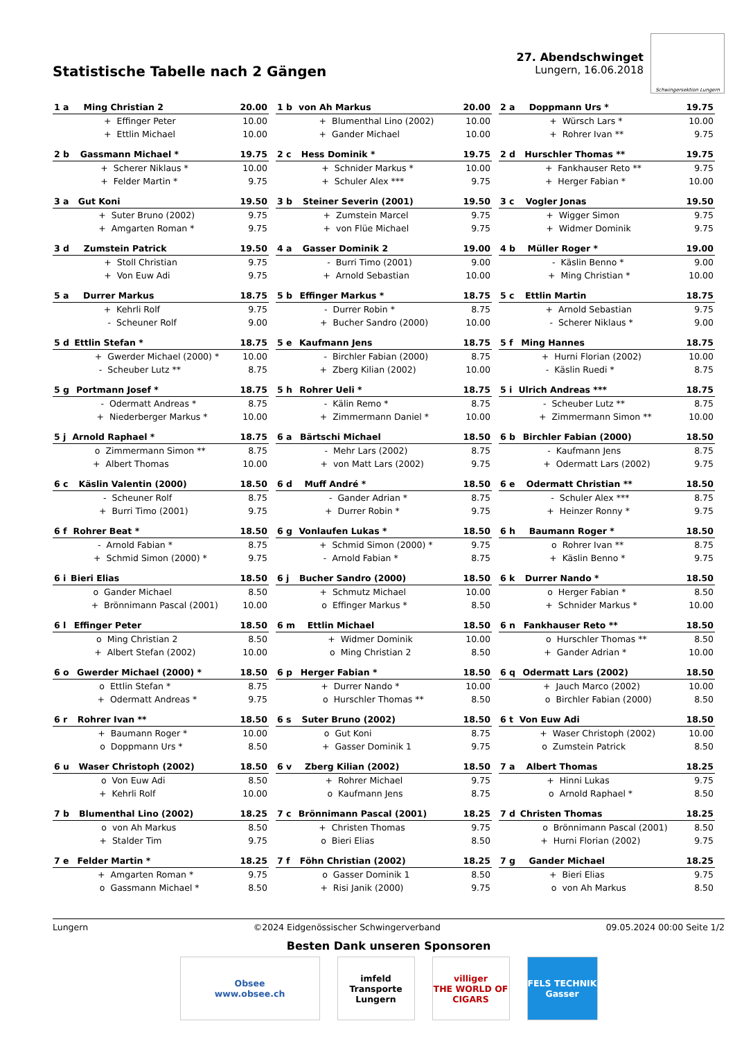Statistische Tabelle nach 2 Gängen
27. Abendschwinget
Lungern, 16.06.2018
Schwingersektion Lungern
| 1 a | Ming Christian 2 | | 20.00 |
| | + | Effinger Peter | 10.00 |
| | + | Ettlin Michael | 10.00 |
| 1 b | von Ah Markus | | 20.00 |
| | + | Blumenthal Lino (2002) | 10.00 |
| | + | Gander Michael | 10.00 |
| 2 a | Doppmann Urs * | | 19.75 |
| | + | Würsch Lars * | 10.00 |
| | + | Rohrer Ivan ** | 9.75 |
| 2 b | Gassmann Michael * | | 19.75 |
| | + | Scherer Niklaus * | 10.00 |
| | + | Felder Martin * | 9.75 |
| 2 c | Hess Dominik * | | 19.75 |
| | + | Schnider Markus * | 10.00 |
| | + | Schuler Alex *** | 9.75 |
| 2 d | Hurschler Thomas ** | | 19.75 |
| | + | Fankhauser Reto ** | 9.75 |
| | + | Herger Fabian * | 10.00 |
| 3 a | Gut Koni | | 19.50 |
| | + | Suter Bruno (2002) | 9.75 |
| | + | Amgarten Roman * | 9.75 |
| 3 b | Steiner Severin (2001) | | 19.50 |
| | + | Zumstein Marcel | 9.75 |
| | + | von Flüe Michael | 9.75 |
| 3 c | Vogler Jonas | | 19.50 |
| | + | Wigger Simon | 9.75 |
| | + | Widmer Dominik | 9.75 |
| 3 d | Zumstein Patrick | | 19.50 |
| | + | Stoll Christian | 9.75 |
| | + | Von Euw Adi | 9.75 |
| 4 a | Gasser Dominik 2 | | 19.00 |
| | - | Burri Timo (2001) | 9.00 |
| | + | Arnold Sebastian | 10.00 |
| 4 b | Müller Roger * | | 19.00 |
| | - | Käslin Benno * | 9.00 |
| | + | Ming Christian * | 10.00 |
| 5 a | Durrer Markus | | 18.75 |
| | + | Kehrli Rolf | 9.75 |
| | - | Scheuner Rolf | 9.00 |
| 5 b | Effinger Markus * | | 18.75 |
| | - | Durrer Robin * | 8.75 |
| | + | Bucher Sandro (2000) | 10.00 |
| 5 c | Ettlin Martin | | 18.75 |
| | + | Arnold Sebastian | 9.75 |
| | - | Scherer Niklaus * | 9.00 |
| 5 d | Ettlin Stefan * | | 18.75 |
| | + | Gwerder Michael (2000) * | 10.00 |
| | - | Scheuber Lutz ** | 8.75 |
| 5 e | Kaufmann Jens | | 18.75 |
| | - | Birchler Fabian (2000) | 8.75 |
| | + | Zberg Kilian (2002) | 10.00 |
| 5 f | Ming Hannes | | 18.75 |
| | + | Hurni Florian (2002) | 10.00 |
| | - | Käslin Ruedi * | 8.75 |
| 5 g | Portmann Josef * | | 18.75 |
| | - | Odermatt Andreas * | 8.75 |
| | + | Niederberger Markus * | 10.00 |
| 5 h | Rohrer Ueli * | | 18.75 |
| | - | Kälin Remo * | 8.75 |
| | + | Zimmermann Daniel * | 10.00 |
| 5 i | Ulrich Andreas *** | | 18.75 |
| | - | Scheuber Lutz ** | 8.75 |
| | + | Zimmermann Simon ** | 10.00 |
| 5 j | Arnold Raphael * | | 18.75 |
| | o | Zimmermann Simon ** | 8.75 |
| | + | Albert Thomas | 10.00 |
| 6 a | Bärtschi Michael | | 18.50 |
| | - | Mehr Lars (2002) | 8.75 |
| | + | von Matt Lars (2002) | 9.75 |
| 6 b | Birchler Fabian (2000) | | 18.50 |
| | - | Kaufmann Jens | 8.75 |
| | + | Odermatt Lars (2002) | 9.75 |
| 6 c | Käslin Valentin (2000) | | 18.50 |
| | - | Scheuner Rolf | 8.75 |
| | + | Burri Timo (2001) | 9.75 |
| 6 d | Muff André * | | 18.50 |
| | - | Gander Adrian * | 8.75 |
| | + | Durrer Robin * | 9.75 |
| 6 e | Odermatt Christian ** | | 18.50 |
| | - | Schuler Alex *** | 8.75 |
| | + | Heinzer Ronny * | 9.75 |
| 6 f | Rohrer Beat * | | 18.50 |
| | - | Arnold Fabian * | 8.75 |
| | + | Schmid Simon (2000) * | 9.75 |
| 6 g | Vonlaufen Lukas * | | 18.50 |
| | + | Schmid Simon (2000) * | 9.75 |
| | - | Arnold Fabian * | 8.75 |
| 6 h | Baumann Roger * | | 18.50 |
| | o | Rohrer Ivan ** | 8.75 |
| | + | Käslin Benno * | 9.75 |
| 6 i | Bieri Elias | | 18.50 |
| | o | Gander Michael | 8.50 |
| | + | Brönnimann Pascal (2001) | 10.00 |
| 6 j | Bucher Sandro (2000) | | 18.50 |
| | + | Schmutz Michael | 10.00 |
| | o | Effinger Markus * | 8.50 |
| 6 k | Durrer Nando * | | 18.50 |
| | o | Herger Fabian * | 8.50 |
| | + | Schnider Markus * | 10.00 |
| 6 l | Effinger Peter | | 18.50 |
| | o | Ming Christian 2 | 8.50 |
| | + | Albert Stefan (2002) | 10.00 |
| 6 m | Ettlin Michael | | 18.50 |
| | + | Widmer Dominik | 10.00 |
| | o | Ming Christian 2 | 8.50 |
| 6 n | Fankhauser Reto ** | | 18.50 |
| | o | Hurschler Thomas ** | 8.50 |
| | + | Gander Adrian * | 10.00 |
| 6 o | Gwerder Michael (2000) * | | 18.50 |
| | o | Ettlin Stefan * | 8.75 |
| | + | Odermatt Andreas * | 9.75 |
| 6 p | Herger Fabian * | | 18.50 |
| | + | Durrer Nando * | 10.00 |
| | o | Hurschler Thomas ** | 8.50 |
| 6 q | Odermatt Lars (2002) | | 18.50 |
| | + | Jauch Marco (2002) | 10.00 |
| | o | Birchler Fabian (2000) | 8.50 |
| 6 r | Rohrer Ivan ** | | 18.50 |
| | + | Baumann Roger * | 10.00 |
| | o | Doppmann Urs * | 8.50 |
| 6 s | Suter Bruno (2002) | | 18.50 |
| | o | Gut Koni | 8.75 |
| | + | Gasser Dominik 1 | 9.75 |
| 6 t | Von Euw Adi | | 18.50 |
| | + | Waser Christoph (2002) | 10.00 |
| | o | Zumstein Patrick | 8.50 |
| 6 u | Waser Christoph (2002) | | 18.50 |
| | o | Von Euw Adi | 8.50 |
| | + | Kehrli Rolf | 10.00 |
| 6 v | Zberg Kilian (2002) | | 18.50 |
| | + | Rohrer Michael | 9.75 |
| | o | Kaufmann Jens | 8.75 |
| 7 a | Albert Thomas | | 18.25 |
| | + | Hinni Lukas | 9.75 |
| | o | Arnold Raphael * | 8.50 |
| 7 b | Blumenthal Lino (2002) | | 18.25 |
| | o | von Ah Markus | 8.50 |
| | + | Stalder Tim | 9.75 |
| 7 c | Brönnimann Pascal (2001) | | 18.25 |
| | + | Christen Thomas | 9.75 |
| | o | Bieri Elias | 8.50 |
| 7 d | Christen Thomas | | 18.25 |
| | o | Brönnimann Pascal (2001) | 8.50 |
| | + | Hurni Florian (2002) | 9.75 |
| 7 e | Felder Martin * | | 18.25 |
| | + | Amgarten Roman * | 9.75 |
| | o | Gassmann Michael * | 8.50 |
| 7 f | Föhn Christian (2002) | | 18.25 |
| | o | Gasser Dominik 1 | 8.50 |
| | + | Risi Janik (2000) | 9.75 |
| 7 g | Gander Michael | | 18.25 |
| | + | Bieri Elias | 9.75 |
| | o | von Ah Markus | 8.50 |
Lungern ©2024 Eidgenössischer Schwingerverband 09.05.2024 00:00 Seite 1/2
Besten Dank unseren Sponsoren
Obsee
www.obsee.ch
imfeld
Transporte Lungern
villiger
THE WORLD OF CIGARS
FELS TECHNIK
Gasser